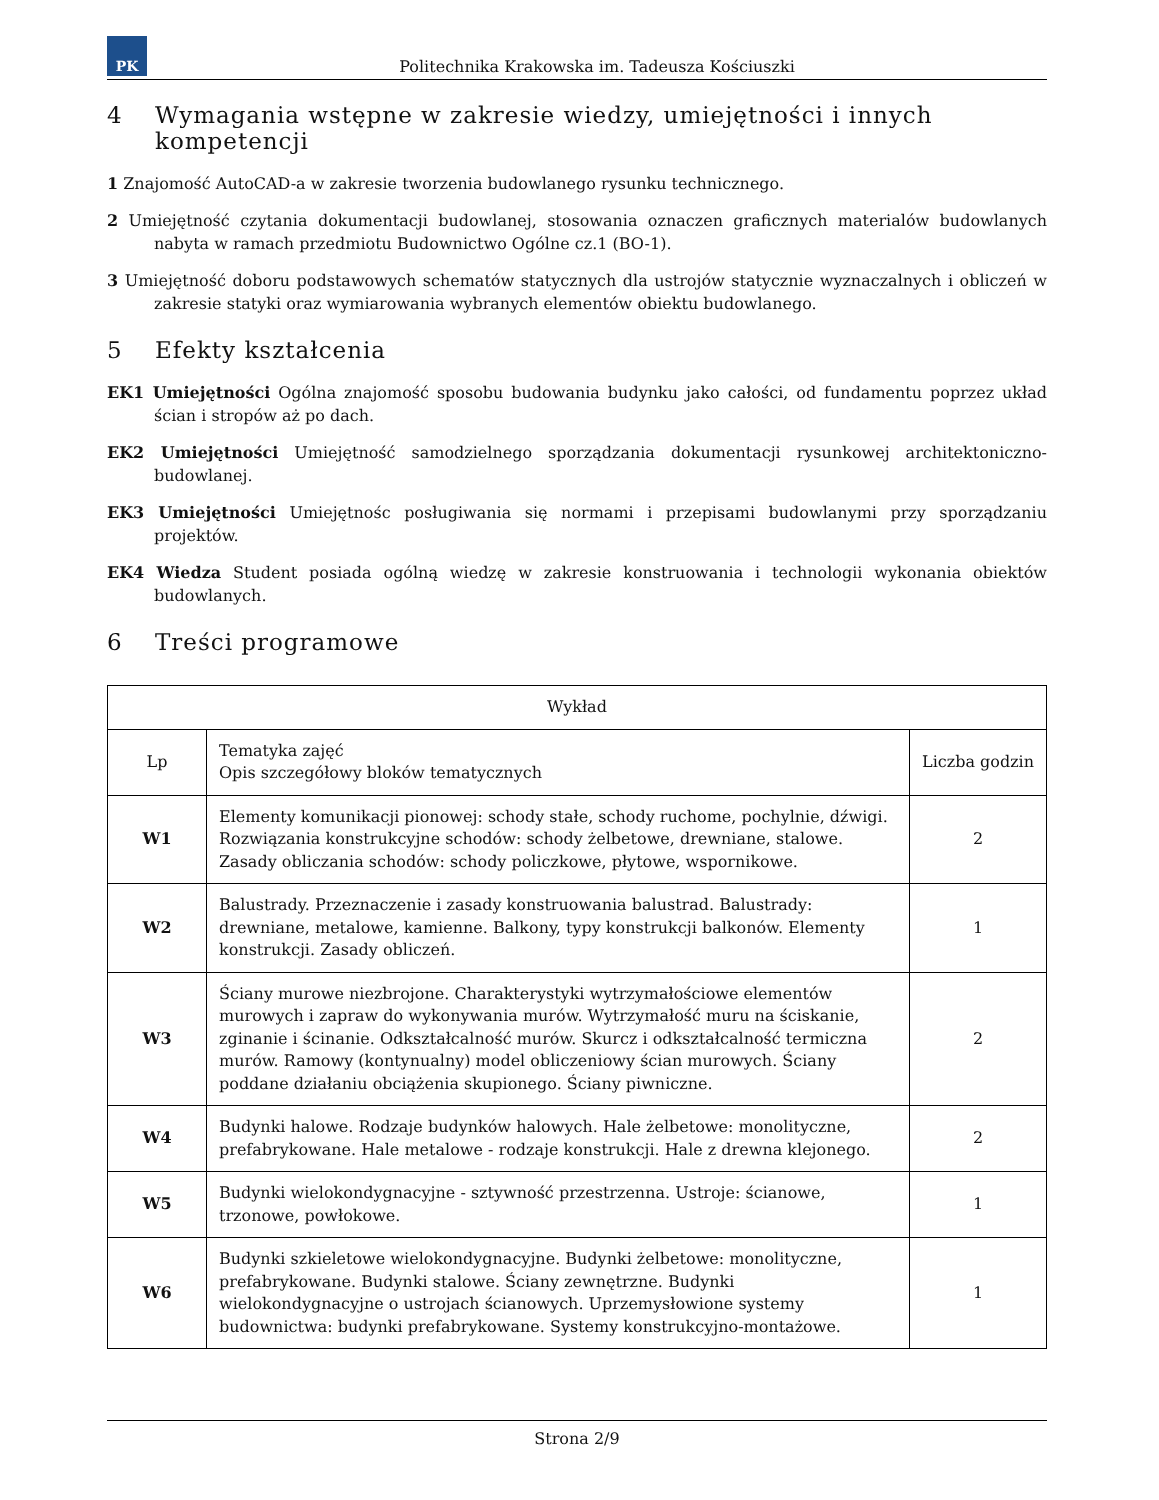PK
Politechnika Krakowska im. Tadeusza Kościuszki
4 Wymagania wstępne w zakresie wiedzy, umiejętności i innych kompetencji
1 Znajomość AutoCAD-a w zakresie tworzenia budowlanego rysunku technicznego.
2 Umiejętność czytania dokumentacji budowlanej, stosowania oznaczen graficznych materialów budowlanych nabyta w ramach przedmiotu Budownictwo Ogólne cz.1 (BO-1).
3 Umiejętność doboru podstawowych schematów statycznych dla ustrojów statycznie wyznaczalnych i obliczeń w zakresie statyki oraz wymiarowania wybranych elementów obiektu budowlanego.
5 Efekty kształcenia
EK1 Umiejętności Ogólna znajomość sposobu budowania budynku jako całości, od fundamentu poprzez układ ścian i stropów aż po dach.
EK2 Umiejętności Umiejętność samodzielnego sporządzania dokumentacji rysunkowej architektoniczno-budowlanej.
EK3 Umiejętności Umiejętnośc posługiwania się normami i przepisami budowlanymi przy sporządzaniu projektów.
EK4 Wiedza Student posiada ogólną wiedzę w zakresie konstruowania i technologii wykonania obiektów budowlanych.
6 Treści programowe
| Wykład | | |
| --- | --- | --- |
| Lp | Tematyka zajęć Opis szczegółowy bloków tematycznych | Liczba godzin |
| W1 | Elementy komunikacji pionowej: schody stałe, schody ruchome, pochylnie, dźwigi. Rozwiązania konstrukcyjne schodów: schody żelbetowe, drewniane, stalowe. Zasady obliczania schodów: schody policzkowe, płytowe, wspornikowe. | 2 |
| W2 | Balustrady. Przeznaczenie i zasady konstruowania balustrad. Balustrady: drewniane, metalowe, kamienne. Balkony, typy konstrukcji balkonów. Elementy konstrukcji. Zasady obliczeń. | 1 |
| W3 | Ściany murowe niezbrojone. Charakterystyki wytrzymałościowe elementów murowych i zapraw do wykonywania murów. Wytrzymałość muru na ściskanie, zginanie i ścinanie. Odkształcalność murów. Skurcz i odkształcalność termiczna murów. Ramowy (kontynualny) model obliczeniowy ścian murowych. Ściany poddane działaniu obciążenia skupionego. Ściany piwniczne. | 2 |
| W4 | Budynki halowe. Rodzaje budynków halowych. Hale żelbetowe: monolityczne, prefabrykowane. Hale metalowe - rodzaje konstrukcji. Hale z drewna klejonego. | 2 |
| W5 | Budynki wielokondygnacyjne - sztywność przestrzenna. Ustroje: ścianowe, trzonowe, powłokowe. | 1 |
| W6 | Budynki szkieletowe wielokondygnacyjne. Budynki żelbetowe: monolityczne, prefabrykowane. Budynki stalowe. Ściany zewnętrzne. Budynki wielokondygnacyjne o ustrojach ścianowych. Uprzemysłowione systemy budownictwa: budynki prefabrykowane. Systemy konstrukcyjno-montażowe. | 1 |
Strona 2/9